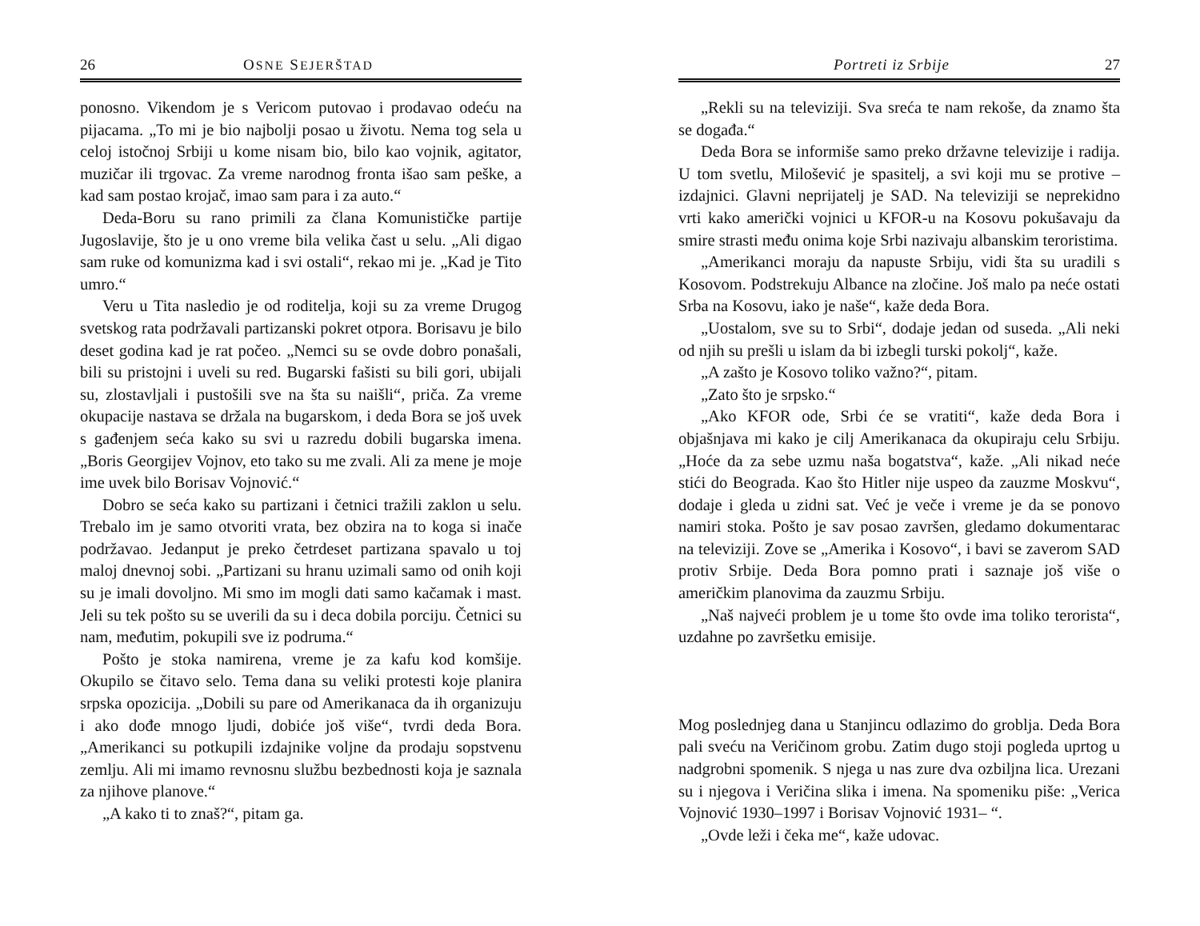26 OSNE SEJERŠTAD
ponosno. Vikendom je s Vericom putovao i prodavao odeću na pijacama. „To mi je bio najbolji posao u životu. Nema tog sela u celoj istočnoj Srbiji u kome nisam bio, bilo kao vojnik, agitator, muzičar ili trgovac. Za vreme narodnog fronta išao sam peške, a kad sam postao krojač, imao sam para i za auto.“
Deda-Boru su rano primili za člana Komunističke partije Jugoslavije, što je u ono vreme bila velika čast u selu. „Ali digao sam ruke od komunizma kad i svi ostali“, rekao mi je. „Kad je Tito umro.“
Veru u Tita nasledio je od roditelja, koji su za vreme Drugog svetskog rata podržavali partizanski pokret otpora. Borisavu je bilo deset godina kad je rat počeo. „Nemci su se ovde dobro ponašali, bili su pristojni i uveli su red. Bugarski fašisti su bili gori, ubijali su, zlostavljali i pustošili sve na šta su naišli“, priča. Za vreme okupacije nastava se držala na bugarskom, i deda Bora se još uvek s gađenjem seća kako su svi u razredu dobili bugarska imena. „Boris Georgijev Vojnov, eto tako su me zvali. Ali za mene je moje ime uvek bilo Borisav Vojnović.“
Dobro se seća kako su partizani i četnici tražili zaklon u selu. Trebalo im je samo otvoriti vrata, bez obzira na to koga si inače podržavao. Jedanput je preko četrdeset partizana spavalo u toj maloj dnevnoj sobi. „Partizani su hranu uzimali samo od onih koji su je imali dovoljno. Mi smo im mogli dati samo kačamak i mast. Jeli su tek pošto su se uverili da su i deca dobila porciju. Četnici su nam, međutim, pokupili sve iz podruma.“
Pošto je stoka namirena, vreme je za kafu kod komšije. Okupilo se čitavo selo. Tema dana su veliki protesti koje planira srpska opozicija. „Dobili su pare od Amerikanaca da ih organizuju i ako dođe mnogo ljudi, dobiće još više“, tvrdi deda Bora. „Amerikanci su potkupili izdajnike voljne da prodaju sopstvenu zemlju. Ali mi imamo revnosnu službu bezbednosti koja je saznala za njihove planove.“
„A kako ti to znaš?“, pitam ga.
Portreti iz Srbije 27
„Rekli su na televiziji. Sva sreća te nam rekoše, da znamo šta se događa.“
Deda Bora se informiše samo preko državne televizije i radija. U tom svetlu, Milošević je spasitelj, a svi koji mu se protive – izdajnici. Glavni neprijatelj je SAD. Na televiziji se neprekidno vrti kako američki vojnici u KFOR-u na Kosovu pokušavaju da smire strasti među onima koje Srbi nazivaju albanskim teroristima.
„Amerikanci moraju da napuste Srbiju, vidi šta su uradili s Kosovom. Podstrekuju Albance na zločine. Još malo pa neće ostati Srba na Kosovu, iako je naše“, kaže deda Bora.
„Uostalom, sve su to Srbi“, dodaje jedan od suseda. „Ali neki od njih su prešli u islam da bi izbegli turski pokolj“, kaže.
„A zašto je Kosovo toliko važno?“, pitam.
„Zato što je srpsko.“
„Ako KFOR ode, Srbi će se vratiti“, kaže deda Bora i objašnjava mi kako je cilj Amerikanaca da okupiraju celu Srbiju. „Hoće da za sebe uzmu naša bogatstva“, kaže. „Ali nikad neće stići do Beograda. Kao što Hitler nije uspeo da zauzme Moskvu“, dodaje i gleda u zidni sat. Već je veče i vreme je da se ponovo namiri stoka. Pošto je sav posao završen, gledamo dokumentarac na televiziji. Zove se „Amerika i Kosovo“, i bavi se zaverom SAD protiv Srbije. Deda Bora pomno prati i saznaje još više o američkim planovima da zauzmu Srbiju.
„Naš najveći problem je u tome što ovde ima toliko terorista“, uzdahne po završetku emisije.
Mog poslednjeg dana u Stanjincu odlazimo do groblja. Deda Bora pali sveću na Veričinom grobu. Zatim dugo stoji pogleda uprtog u nadgrobni spomenik. S njega u nas zure dva ozbiljna lica. Urezani su i njegova i Veričina slika i imena. Na spomeniku piše: „Verica Vojnović 1930–1997 i Borisav Vojnović 1931– “.
„Ovde leži i čeka me“, kaže udovac.